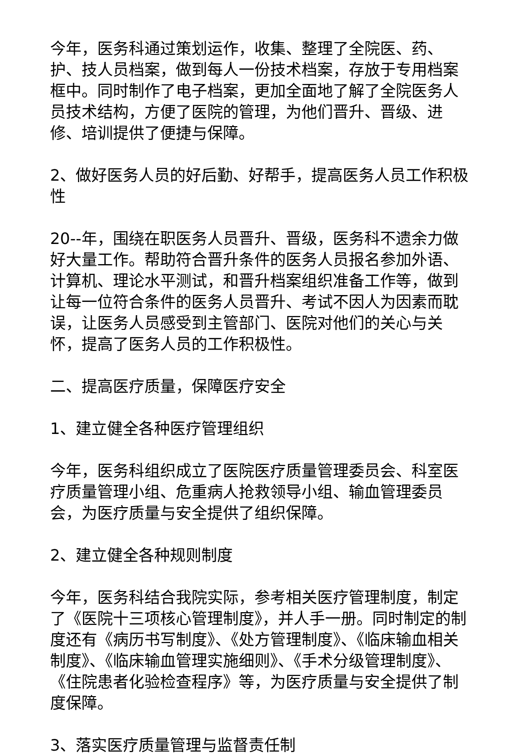今年，医务科通过策划运作，收集、整理了全院医、药、护、技人员档案，做到每人一份技术档案，存放于专用档案框中。同时制作了电子档案，更加全面地了解了全院医务人员技术结构，方便了医院的管理，为他们晋升、晋级、进修、培训提供了便捷与保障。
2、做好医务人员的好后勤、好帮手，提高医务人员工作积极性
20--年，围绕在职医务人员晋升、晋级，医务科不遗余力做好大量工作。帮助符合晋升条件的医务人员报名参加外语、计算机、理论水平测试，和晋升档案组织准备工作等，做到让每一位符合条件的医务人员晋升、考试不因人为因素而耽误，让医务人员感受到主管部门、医院对他们的关心与关怀，提高了医务人员的工作积极性。
二、提高医疗质量，保障医疗安全
1、建立健全各种医疗管理组织
今年，医务科组织成立了医院医疗质量管理委员会、科室医疗质量管理小组、危重病人抢救领导小组、输血管理委员会，为医疗质量与安全提供了组织保障。
2、建立健全各种规则制度
今年，医务科结合我院实际，参考相关医疗管理制度，制定了《医院十三项核心管理制度》，并人手一册。同时制定的制度还有《病历书写制度》、《处方管理制度》、《临床输血相关制度》、《临床输血管理实施细则》、《手术分级管理制度》、《住院患者化验检查程序》等，为医疗质量与安全提供了制度保障。
3、落实医疗质量管理与监督责任制